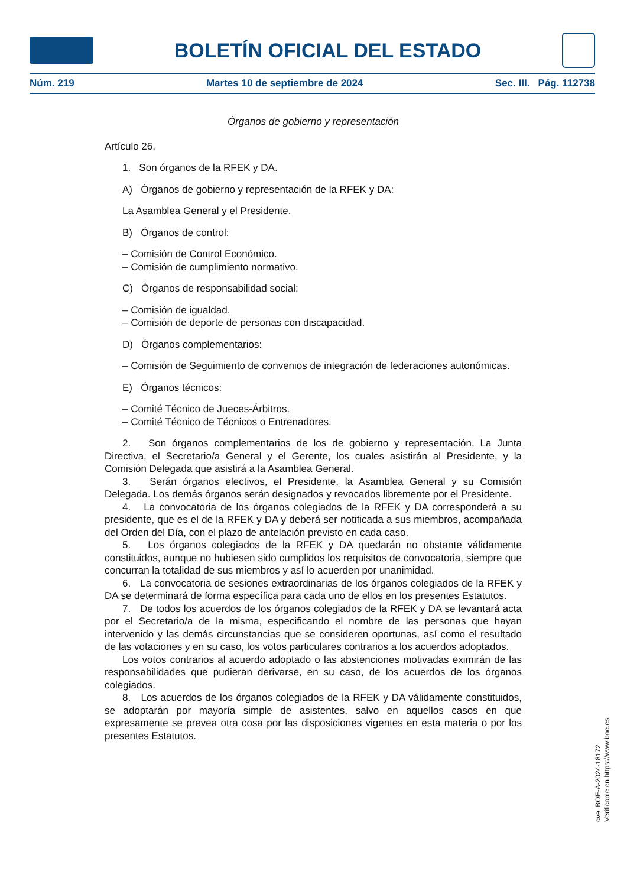BOLETÍN OFICIAL DEL ESTADO
Núm. 219 Martes 10 de septiembre de 2024 Sec. III. Pág. 112738
Órganos de gobierno y representación
Artículo 26.
1. Son órganos de la RFEK y DA.
A) Órganos de gobierno y representación de la RFEK y DA:
La Asamblea General y el Presidente.
B) Órganos de control:
– Comisión de Control Económico.
– Comisión de cumplimiento normativo.
C) Órganos de responsabilidad social:
– Comisión de igualdad.
– Comisión de deporte de personas con discapacidad.
D) Órganos complementarios:
– Comisión de Seguimiento de convenios de integración de federaciones autonómicas.
E) Órganos técnicos:
– Comité Técnico de Jueces-Árbitros.
– Comité Técnico de Técnicos o Entrenadores.
2. Son órganos complementarios de los de gobierno y representación, La Junta Directiva, el Secretario/a General y el Gerente, los cuales asistirán al Presidente, y la Comisión Delegada que asistirá a la Asamblea General.
3. Serán órganos electivos, el Presidente, la Asamblea General y su Comisión Delegada. Los demás órganos serán designados y revocados libremente por el Presidente.
4. La convocatoria de los órganos colegiados de la RFEK y DA corresponderá a su presidente, que es el de la RFEK y DA y deberá ser notificada a sus miembros, acompañada del Orden del Día, con el plazo de antelación previsto en cada caso.
5. Los órganos colegiados de la RFEK y DA quedarán no obstante válidamente constituidos, aunque no hubiesen sido cumplidos los requisitos de convocatoria, siempre que concurran la totalidad de sus miembros y así lo acuerden por unanimidad.
6. La convocatoria de sesiones extraordinarias de los órganos colegiados de la RFEK y DA se determinará de forma específica para cada uno de ellos en los presentes Estatutos.
7. De todos los acuerdos de los órganos colegiados de la RFEK y DA se levantará acta por el Secretario/a de la misma, especificando el nombre de las personas que hayan intervenido y las demás circunstancias que se consideren oportunas, así como el resultado de las votaciones y en su caso, los votos particulares contrarios a los acuerdos adoptados.
Los votos contrarios al acuerdo adoptado o las abstenciones motivadas eximirán de las responsabilidades que pudieran derivarse, en su caso, de los acuerdos de los órganos colegiados.
8. Los acuerdos de los órganos colegiados de la RFEK y DA válidamente constituidos, se adoptarán por mayoría simple de asistentes, salvo en aquellos casos en que expresamente se prevea otra cosa por las disposiciones vigentes en esta materia o por los presentes Estatutos.
cve: BOE-A-2024-18172
Verificable en https://www.boe.es